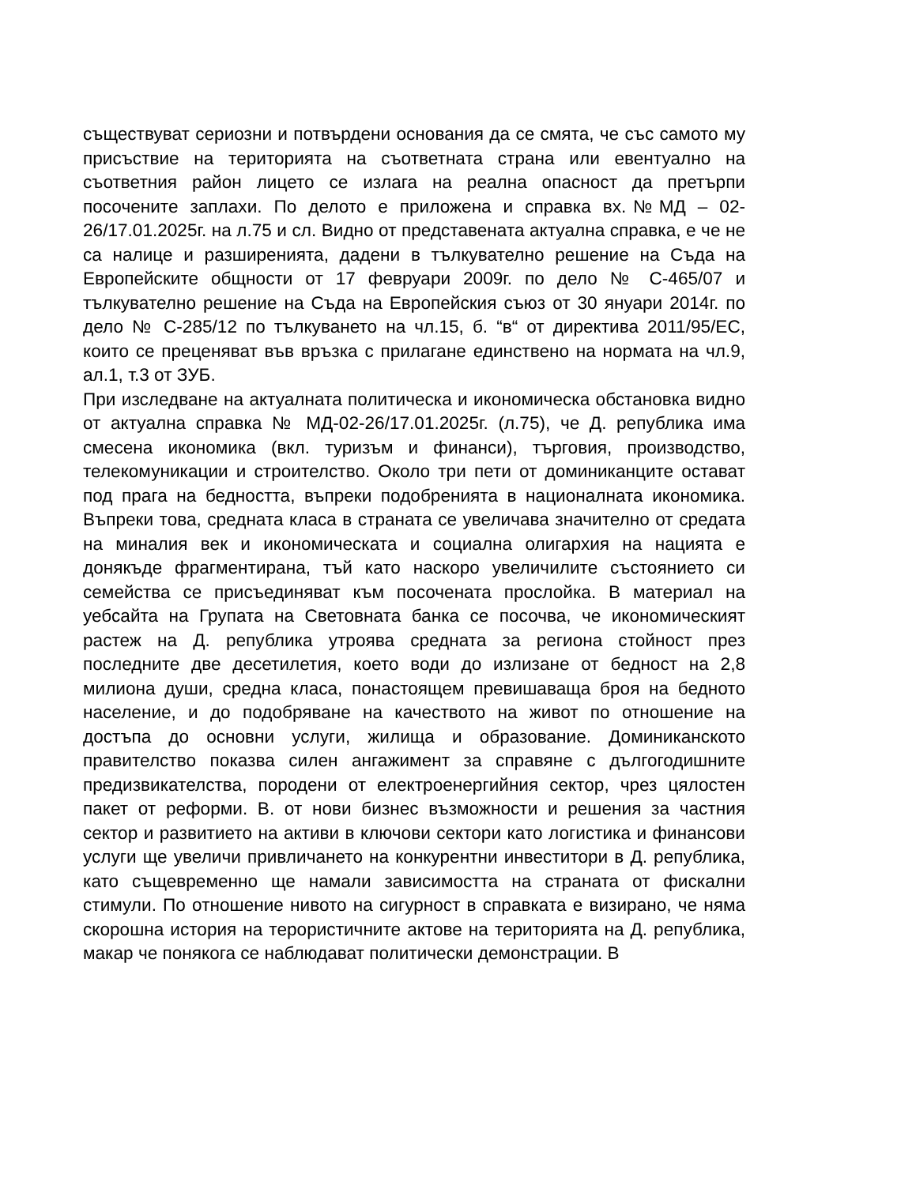съществуват сериозни и потвърдени основания да се смята, че със самото му присъствие на територията на съответната страна или евентуално на съответния район лицето се излага на реална опасност да претърпи посочените заплахи. По делото е приложена и справка вх.№МД – 02-26/17.01.2025г. на л.75 и сл. Видно от представената актуална справка, е че не са налице и разширенията, дадени в тълкувателно решение на Съда на Европейските общности от 17 февруари 2009г. по дело № С-465/07 и тълкувателно решение на Съда на Европейския съюз от 30 януари 2014г. по дело № С-285/12 по тълкуването на чл.15, б. “в“ от директива 2011/95/ЕС, които се преценяват във връзка с прилагане единствено на нормата на чл.9, ал.1, т.3 от ЗУБ.
При изследване на актуалната политическа и икономическа обстановка видно от актуална справка № МД-02-26/17.01.2025г. (л.75), че Д. република има смесена икономика (вкл. туризъм и финанси), търговия, производство, телекомуникации и строителство. Около три пети от доминиканците остават под прага на бедността, въпреки подобренията в националната икономика. Въпреки това, средната класа в страната се увеличава значително от средата на миналия век и икономическата и социална олигархия на нацията е донякъде фрагментирана, тъй като наскоро увеличилите състоянието си семейства се присъединяват към посочената прослойка. В материал на уебсайта на Групата на Световната банка се посочва, че икономическият растеж на Д. република утроява средната за региона стойност през последните две десетилетия, което води до излизане от бедност на 2,8 милиона души, средна класа, понастоящем превишаваща броя на бедното население, и до подобряване на качеството на живот по отношение на достъпа до основни услуги, жилища и образование. Доминиканското правителство показва силен ангажимент за справяне с дългогодишните предизвикателства, породени от електроенергийния сектор, чрез цялостен пакет от реформи. В. от нови бизнес възможности и решения за частния сектор и развитието на активи в ключови сектори като логистика и финансови услуги ще увеличи привличането на конкурентни инвеститори в Д. република, като същевременно ще намали зависимостта на страната от фискални стимули. По отношение нивото на сигурност в справката е визирано, че няма скорошна история на терористичните актове на територията на Д. република, макар че понякога се наблюдават политически демонстрации. В